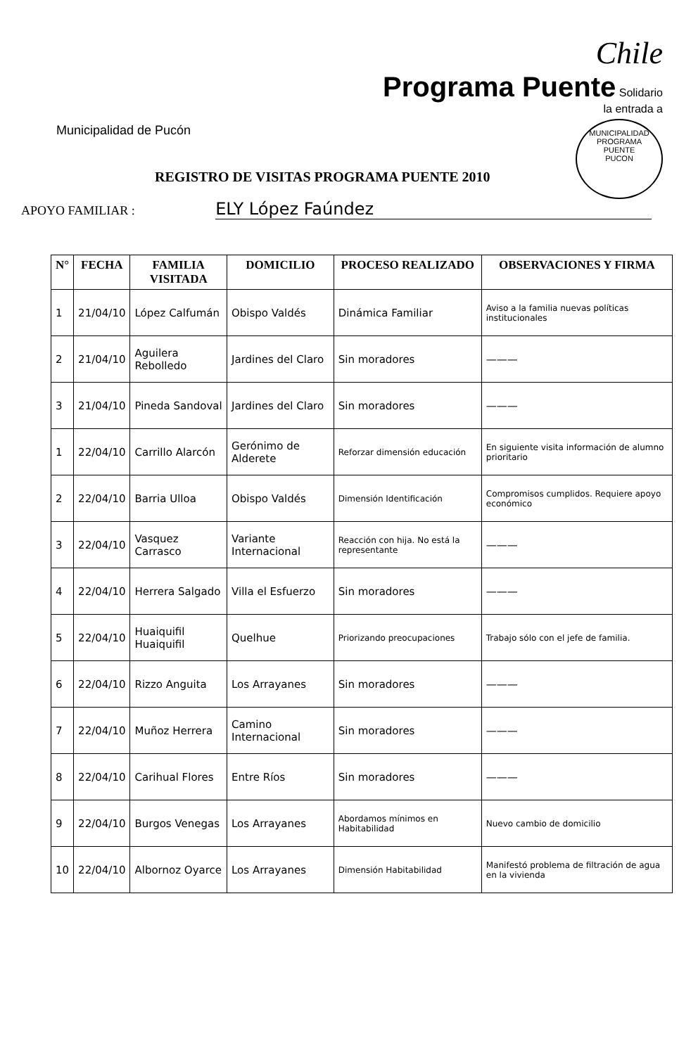Municipalidad de Pucón
Chile
Programa Puente Solidario
la entrada a
MUNICIPALIDAD
PROGRAMA
PUENTE
PUCON
REGISTRO DE VISITAS PROGRAMA PUENTE 2010
APOYO FAMILIAR : ELY López Faúndez
| N° | FECHA | FAMILIA VISITADA | DOMICILIO | PROCESO REALIZADO | OBSERVACIONES Y FIRMA |
| --- | --- | --- | --- | --- | --- |
| 1 | 21/04/10 | López Calfumán | Obispo Valdés | Dinámica Familiar | Aviso a la familia nuevas políticas institucionales |
| 2 | 21/04/10 | Aguilera Rebolledo | Jardines del Claro | Sin moradores | ——— |
| 3 | 21/04/10 | Pineda Sandoval | Jardines del Claro | Sin moradores | ——— |
| 1 | 22/04/10 | Carrillo Alarcón | Gerónimo de Alderete | Reforzar dimensión educación | En siguiente visita información de alumno prioritario |
| 2 | 22/04/10 | Barria Ulloa | Obispo Valdés | Dimensión Identificación | Compromisos cumplidos. Requiere apoyo económico |
| 3 | 22/04/10 | Vasquez Carrasco | Variante Internacional | Reacción con hija. No está la representante | ——— |
| 4 | 22/04/10 | Herrera Salgado | Villa el Esfuerzo | Sin moradores | ——— |
| 5 | 22/04/10 | Huaiquifil Huaiquifil | Quelhue | Priorizando preocupaciones | Trabajo sólo con el jefe de familia. |
| 6 | 22/04/10 | Rizzo Anguita | Los Arrayanes | Sin moradores | ——— |
| 7 | 22/04/10 | Muñoz Herrera | Camino Internacional | Sin moradores | ——— |
| 8 | 22/04/10 | Carihual Flores | Entre Ríos | Sin moradores | ——— |
| 9 | 22/04/10 | Burgos Venegas | Los Arrayanes | Abordamos mínimos en Habitabilidad | Nuevo cambio de domicilio |
| 10 | 22/04/10 | Albornoz Oyarce | Los Arrayanes | Dimensión Habitabilidad | Manifestó problema de filtración de agua en la vivienda |